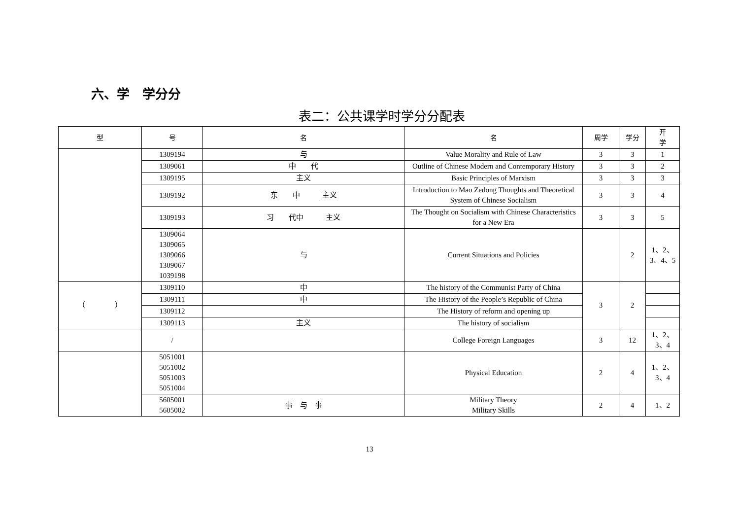六、学　学分分
表二：公共课学时学分分配表
| 型 | 号 | 名 | 名 | 周学 | 学分 | 开 学 |
| --- | --- | --- | --- | --- | --- | --- |
| | 1309194 | 与 | Value Morality and Rule of Law | 3 | 3 | 1 |
| | 1309061 | 中 代 | Outline of Chinese Modern and Contemporary History | 3 | 3 | 2 |
| | 1309195 | 主义 | Basic Principles of Marxism | 3 | 3 | 3 |
| | 1309192 | 东 中 主义 | Introduction to Mao Zedong Thoughts and Theoretical System of Chinese Socialism | 3 | 3 | 4 |
| | 1309193 | 习 代中 主义 | The Thought on Socialism with Chinese Characteristics for a New Era | 3 | 3 | 5 |
| | 1309064 1309065 1309066 1309067 1039198 | 与 | Current Situations and Policies | | 2 | 1、2、 3、4、5 |
| （ ） | 1309110 | 中 | The history of the Communist Party of China | 3 | 2 | |
| | 1309111 | 中 | The History of the People’s Republic of China | | | |
| | 1309112 | | The History of reform and opening up | | | |
| | 1309113 | 主义 | The history of socialism | | | |
| | / | | College Foreign Languages | 3 | 12 | 1、2、 3、4 |
| | 5051001 5051002 5051003 5051004 | | Physical Education | 2 | 4 | 1、2、 3、4 |
| | 5605001 5605002 | 事 与 事 | Military Theory Military Skills | 2 | 4 | 1、2 |
13